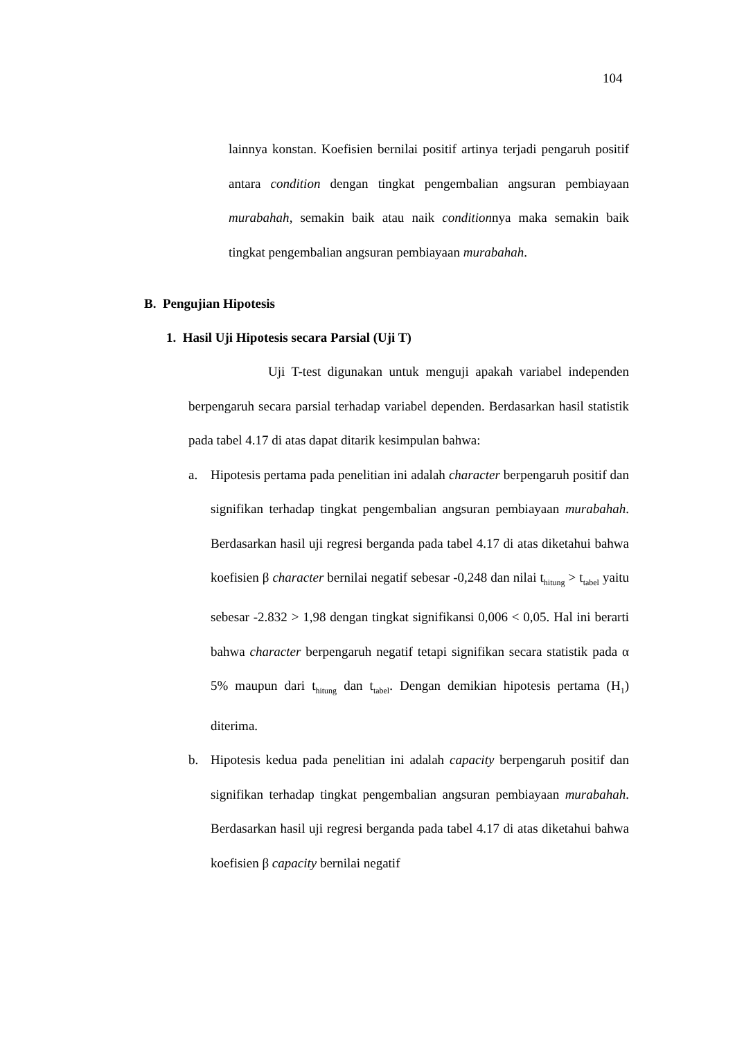104
lainnya konstan. Koefisien bernilai positif artinya terjadi pengaruh positif antara condition dengan tingkat pengembalian angsuran pembiayaan murabahah, semakin baik atau naik conditionnya maka semakin baik tingkat pengembalian angsuran pembiayaan murabahah.
B. Pengujian Hipotesis
1. Hasil Uji Hipotesis secara Parsial (Uji T)
Uji T-test digunakan untuk menguji apakah variabel independen berpengaruh secara parsial terhadap variabel dependen. Berdasarkan hasil statistik pada tabel 4.17 di atas dapat ditarik kesimpulan bahwa:
a. Hipotesis pertama pada penelitian ini adalah character berpengaruh positif dan signifikan terhadap tingkat pengembalian angsuran pembiayaan murabahah. Berdasarkan hasil uji regresi berganda pada tabel 4.17 di atas diketahui bahwa koefisien β character bernilai negatif sebesar -0,248 dan nilai t<sub>hitung</sub> > t<sub>tabel</sub> yaitu sebesar -2.832 > 1,98 dengan tingkat signifikansi 0,006 < 0,05. Hal ini berarti bahwa character berpengaruh negatif tetapi signifikan secara statistik pada α 5% maupun dari t<sub>hitung</sub> dan t<sub>tabel</sub>. Dengan demikian hipotesis pertama (H<sub>1</sub>) diterima.
b. Hipotesis kedua pada penelitian ini adalah capacity berpengaruh positif dan signifikan terhadap tingkat pengembalian angsuran pembiayaan murabahah. Berdasarkan hasil uji regresi berganda pada tabel 4.17 di atas diketahui bahwa koefisien β capacity bernilai negatif